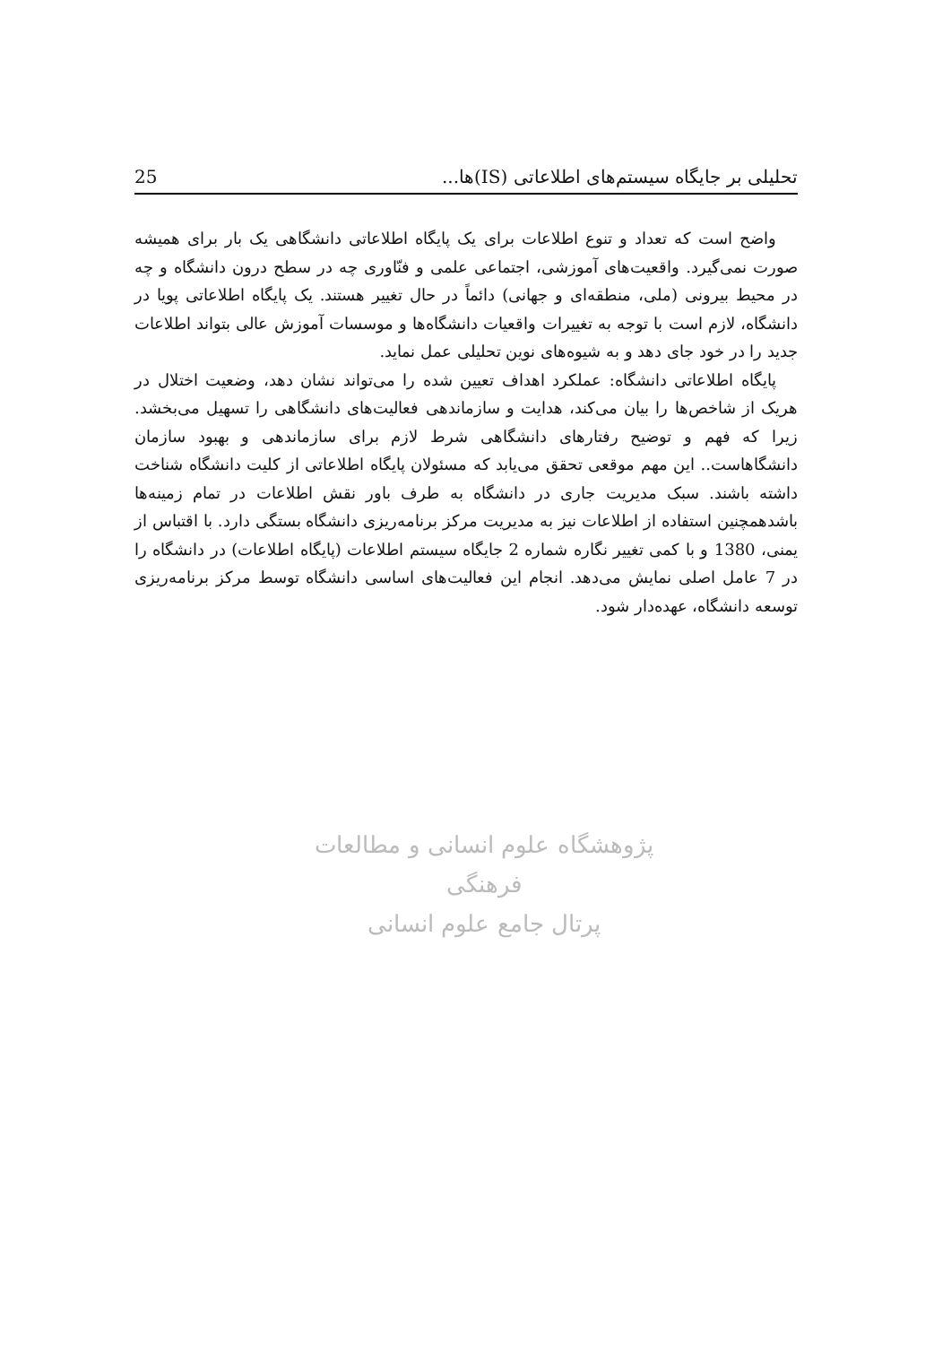تحلیلی بر جایگاه سیستم‌های اطلاعاتی (IS)ها... 25
واضح است که تعداد و تنوع اطلاعات برای یک پایگاه اطلاعاتی دانشگاهی یک بار برای همیشه صورت نمی‌گیرد. واقعیت‌های آموزشی، اجتماعی علمی و فنّاوری چه در سطح درون دانشگاه و چه در محیط بیرونی (ملی، منطقه‌ای و جهانی) دائماً در حال تغییر هستند. یک پایگاه اطلاعاتی پویا در دانشگاه، لازم است با توجه به تغییرات واقعیات دانشگاه‌ها و موسسات آموزش عالی بتواند اطلاعات جدید را در خود جای دهد و به شیوه‌های نوین تحلیلی عمل نماید.
پایگاه اطلاعاتی دانشگاه: عملکرد اهداف تعیین شده را می‌تواند نشان دهد، وضعیت اختلال در هریک از شاخص‌ها را بیان می‌کند، هدایت و سازماندهی فعالیت‌های دانشگاهی را تسهیل می‌بخشد. زیرا که فهم و توضیح رفتارهای دانشگاهی شرط لازم برای سازماندهی و بهبود سازمان دانشگاهاست.. این مهم موقعی تحقق می‌یابد که مسئولان پایگاه اطلاعاتی از کلیت دانشگاه شناخت داشته باشند. سبک مدیریت جاری در دانشگاه به طرف باور نقش اطلاعات در تمام زمینه‌ها باشدهمچنین استفاده از اطلاعات نیز به مدیریت مرکز برنامه‌ریزی دانشگاه بستگی دارد. با اقتباس از یمنی، 1380 و با کمی تغییر نگاره شماره 2 جایگاه سیستم اطلاعات (پایگاه اطلاعات) در دانشگاه را در 7 عامل اصلی نمایش می‌دهد. انجام این فعالیت‌های اساسی دانشگاه توسط مرکز برنامه‌ریزی توسعه دانشگاه، عهده‌دار شود.
پژوهشگاه علوم انسانی و مطالعات فرهنگی
پرتال جامع علوم انسانی